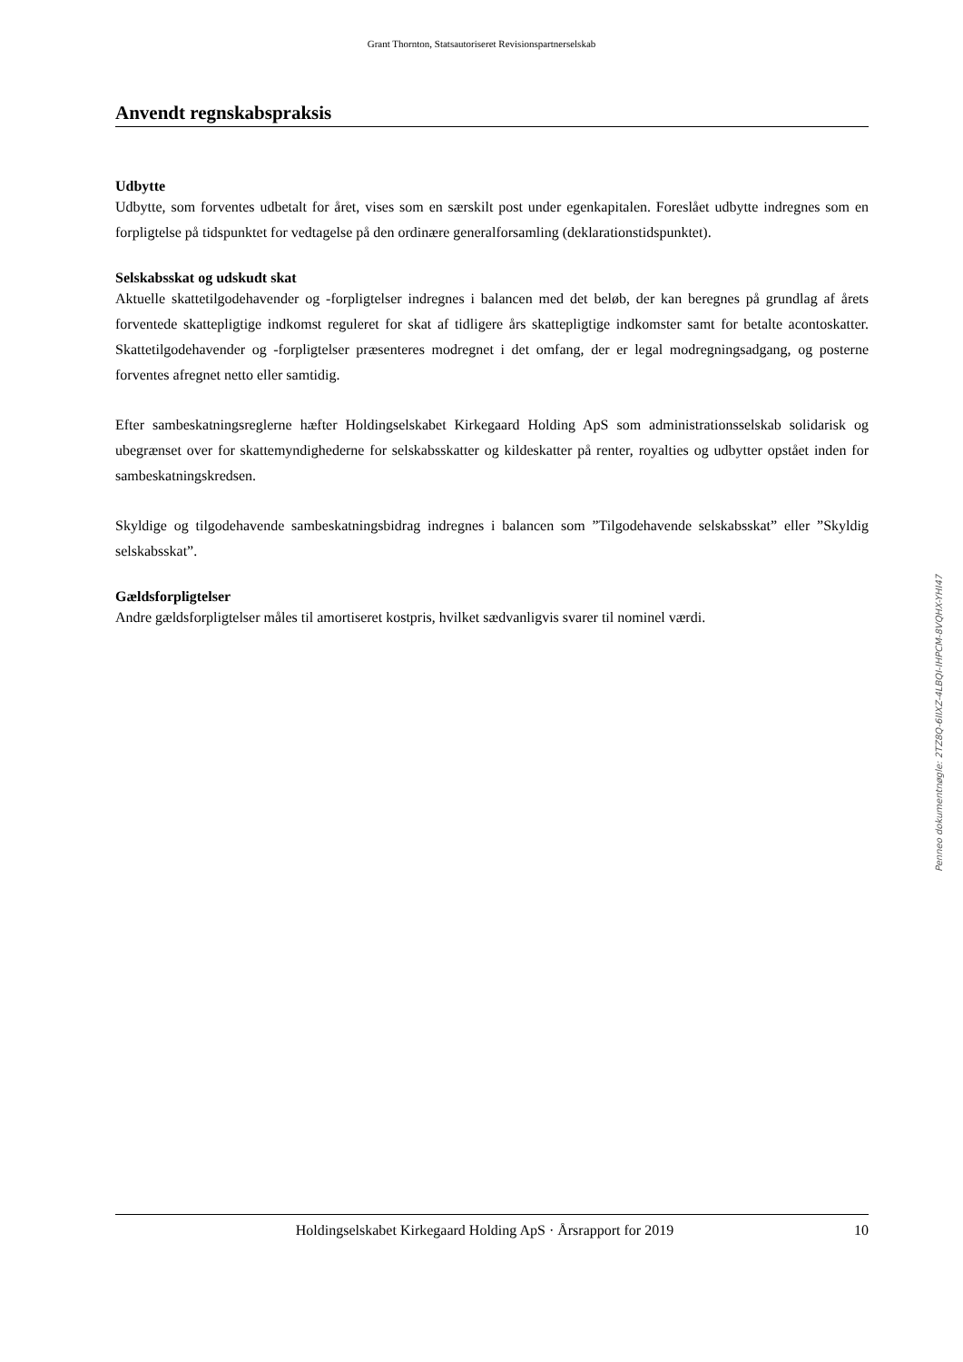Grant Thornton, Statsautoriseret Revisionspartnerselskab
Anvendt regnskabspraksis
Udbytte
Udbytte, som forventes udbetalt for året, vises som en særskilt post under egenkapitalen. Foreslået udbytte indregnes som en forpligtelse på tidspunktet for vedtagelse på den ordinære generalforsamling (deklarationstidspunktet).
Selskabsskat og udskudt skat
Aktuelle skattetilgodehavender og -forpligtelser indregnes i balancen med det beløb, der kan beregnes på grundlag af årets forventede skattepligtige indkomst reguleret for skat af tidligere års skattepligtige indkomster samt for betalte acontoskatter. Skattetilgodehavender og -forpligtelser præsenteres modregnet i det omfang, der er legal modregningsadgang, og posterne forventes afregnet netto eller samtidig.
Efter sambeskatningsreglerne hæfter Holdingselskabet Kirkegaard Holding ApS som administrationsselskab solidarisk og ubegrænset over for skattemyndighederne for selskabsskatter og kildeskatter på renter, royalties og udbytter opstået inden for sambeskatningskredsen.
Skyldige og tilgodehavende sambeskatningsbidrag indregnes i balancen som ”Tilgodehavende selskabsskat” eller ”Skyldig selskabsskat”.
Gældsforpligtelser
Andre gældsforpligtelser måles til amortiseret kostpris, hvilket sædvanligvis svarer til nominel værdi.
Penneo dokumentnøgle: 2TZ8Q-6IIXZ-4LBQI-IHPCM-8VQHX-YHI47
Holdingselskabet Kirkegaard Holding ApS · Årsrapport for 2019 10